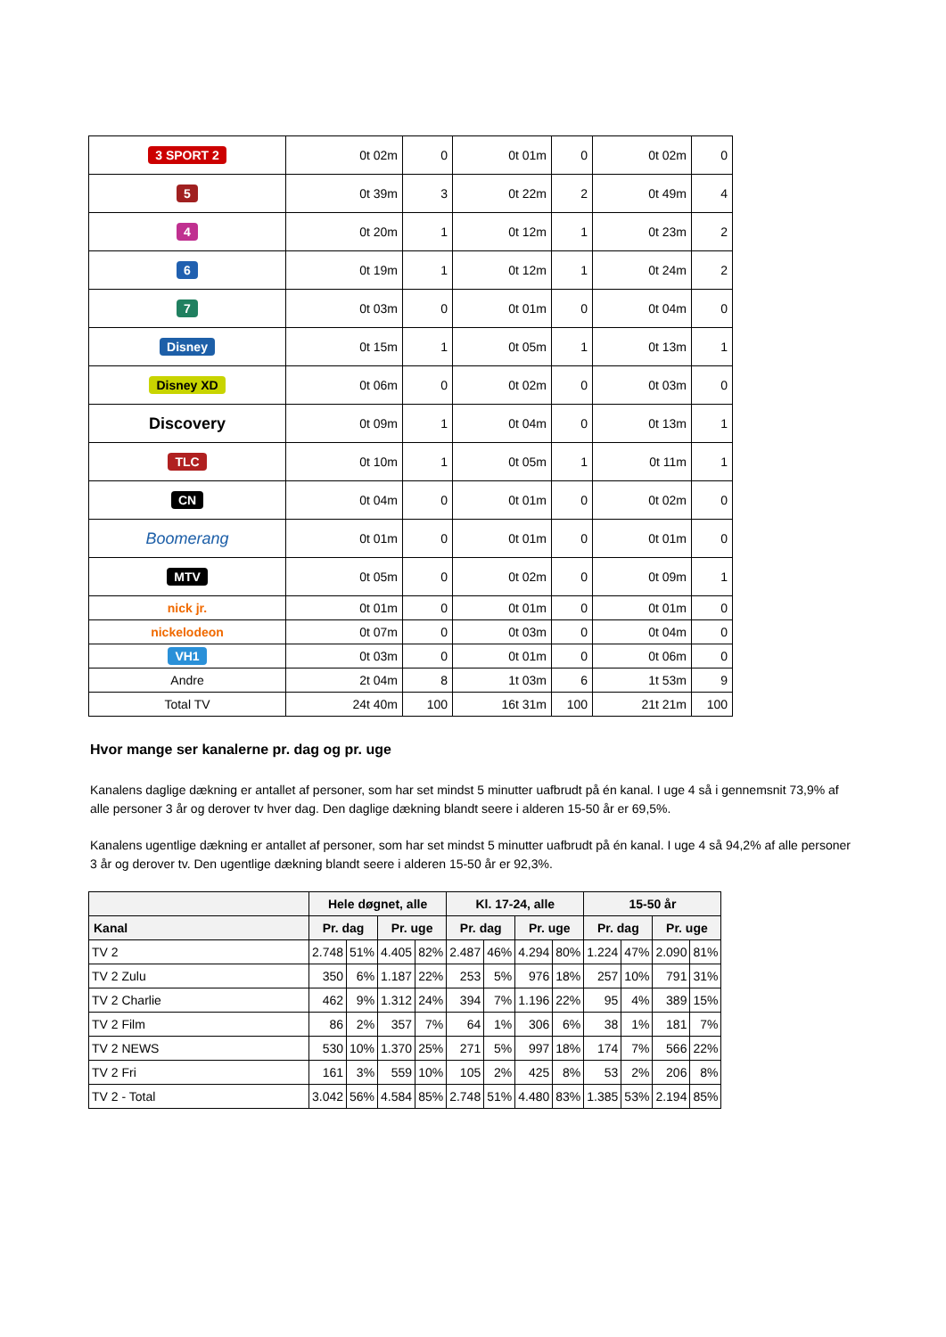| 3 SPORT 2 | 0t 02m | 0 | 0t 01m | 0 | 0t 02m | 0 |
| 5 | 0t 39m | 3 | 0t 22m | 2 | 0t 49m | 4 |
| 4 | 0t 20m | 1 | 0t 12m | 1 | 0t 23m | 2 |
| 6 | 0t 19m | 1 | 0t 12m | 1 | 0t 24m | 2 |
| 7 | 0t 03m | 0 | 0t 01m | 0 | 0t 04m | 0 |
| Disney | 0t 15m | 1 | 0t 05m | 1 | 0t 13m | 1 |
| Disney XD | 0t 06m | 0 | 0t 02m | 0 | 0t 03m | 0 |
| Discovery | 0t 09m | 1 | 0t 04m | 0 | 0t 13m | 1 |
| TLC | 0t 10m | 1 | 0t 05m | 1 | 0t 11m | 1 |
| CN | 0t 04m | 0 | 0t 01m | 0 | 0t 02m | 0 |
| Boomerang | 0t 01m | 0 | 0t 01m | 0 | 0t 01m | 0 |
| MTV | 0t 05m | 0 | 0t 02m | 0 | 0t 09m | 1 |
| nick jr. | 0t 01m | 0 | 0t 01m | 0 | 0t 01m | 0 |
| nickelodeon | 0t 07m | 0 | 0t 03m | 0 | 0t 04m | 0 |
| VH1 | 0t 03m | 0 | 0t 01m | 0 | 0t 06m | 0 |
| Andre | 2t 04m | 8 | 1t 03m | 6 | 1t 53m | 9 |
| Total TV | 24t 40m | 100 | 16t 31m | 100 | 21t 21m | 100 |
Hvor mange ser kanalerne pr. dag og pr. uge
Kanalens daglige dækning er antallet af personer, som har set mindst 5 minutter uafbrudt på én kanal. I uge 4 så i gennemsnit 73,9% af alle personer 3 år og derover tv hver dag. Den daglige dækning blandt seere i alderen 15-50 år er 69,5%.
Kanalens ugentlige dækning er antallet af personer, som har set mindst 5 minutter uafbrudt på én kanal. I uge 4 så 94,2% af alle personer 3 år og derover tv. Den ugentlige dækning blandt seere i alderen 15-50 år er 92,3%.
| | Hele døgnet, alle | | | | Kl. 17-24, alle | | | | 15-50 år | | | |
| --- | --- | --- | --- | --- | --- | --- | --- | --- | --- | --- | --- | --- |
| Kanal | Pr. dag | | Pr. uge | | Pr. dag | | Pr. uge | | Pr. dag | | Pr. uge | |
| TV 2 | 2.748 | 51% | 4.405 | 82% | 2.487 | 46% | 4.294 | 80% | 1.224 | 47% | 2.090 | 81% |
| TV 2 Zulu | 350 | 6% | 1.187 | 22% | 253 | 5% | 976 | 18% | 257 | 10% | 791 | 31% |
| TV 2 Charlie | 462 | 9% | 1.312 | 24% | 394 | 7% | 1.196 | 22% | 95 | 4% | 389 | 15% |
| TV 2 Film | 86 | 2% | 357 | 7% | 64 | 1% | 306 | 6% | 38 | 1% | 181 | 7% |
| TV 2 NEWS | 530 | 10% | 1.370 | 25% | 271 | 5% | 997 | 18% | 174 | 7% | 566 | 22% |
| TV 2 Fri | 161 | 3% | 559 | 10% | 105 | 2% | 425 | 8% | 53 | 2% | 206 | 8% |
| TV 2 - Total | 3.042 | 56% | 4.584 | 85% | 2.748 | 51% | 4.480 | 83% | 1.385 | 53% | 2.194 | 85% |